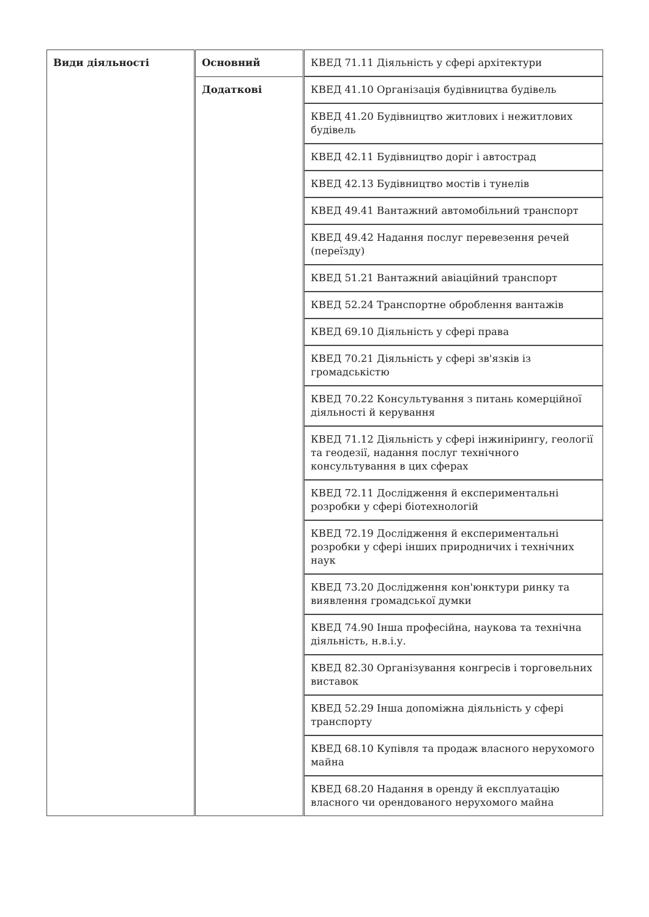| Види діяльності | Основний | КВЕД 71.11 Діяльність у сфері архітектури |
| | Додаткові | КВЕД 41.10 Організація будівництва будівель |
| | | КВЕД 41.20 Будівництво житлових і нежитлових будівель |
| | | КВЕД 42.11 Будівництво доріг і автострад |
| | | КВЕД 42.13 Будівництво мостів і тунелів |
| | | КВЕД 49.41 Вантажний автомобільний транспорт |
| | | КВЕД 49.42 Надання послуг перевезення речей (переїзду) |
| | | КВЕД 51.21 Вантажний авіаційний транспорт |
| | | КВЕД 52.24 Транспортне оброблення вантажів |
| | | КВЕД 69.10 Діяльність у сфері права |
| | | КВЕД 70.21 Діяльність у сфері зв'язків із громадськістю |
| | | КВЕД 70.22 Консультування з питань комерційної діяльності й керування |
| | | КВЕД 71.12 Діяльність у сфері інжинірингу, геології та геодезії, надання послуг технічного консультування в цих сферах |
| | | КВЕД 72.11 Дослідження й експериментальні розробки у сфері біотехнологій |
| | | КВЕД 72.19 Дослідження й експериментальні розробки у сфері інших природничих і технічних наук |
| | | КВЕД 73.20 Дослідження кон'юнктури ринку та виявлення громадської думки |
| | | КВЕД 74.90 Інша професійна, наукова та технічна діяльність, н.в.і.у. |
| | | КВЕД 82.30 Організування конгресів і торговельних виставок |
| | | КВЕД 52.29 Інша допоміжна діяльність у сфері транспорту |
| | | КВЕД 68.10 Купівля та продаж власного нерухомого майна |
| | | КВЕД 68.20 Надання в оренду й експлуатацію власного чи орендованого нерухомого майна |